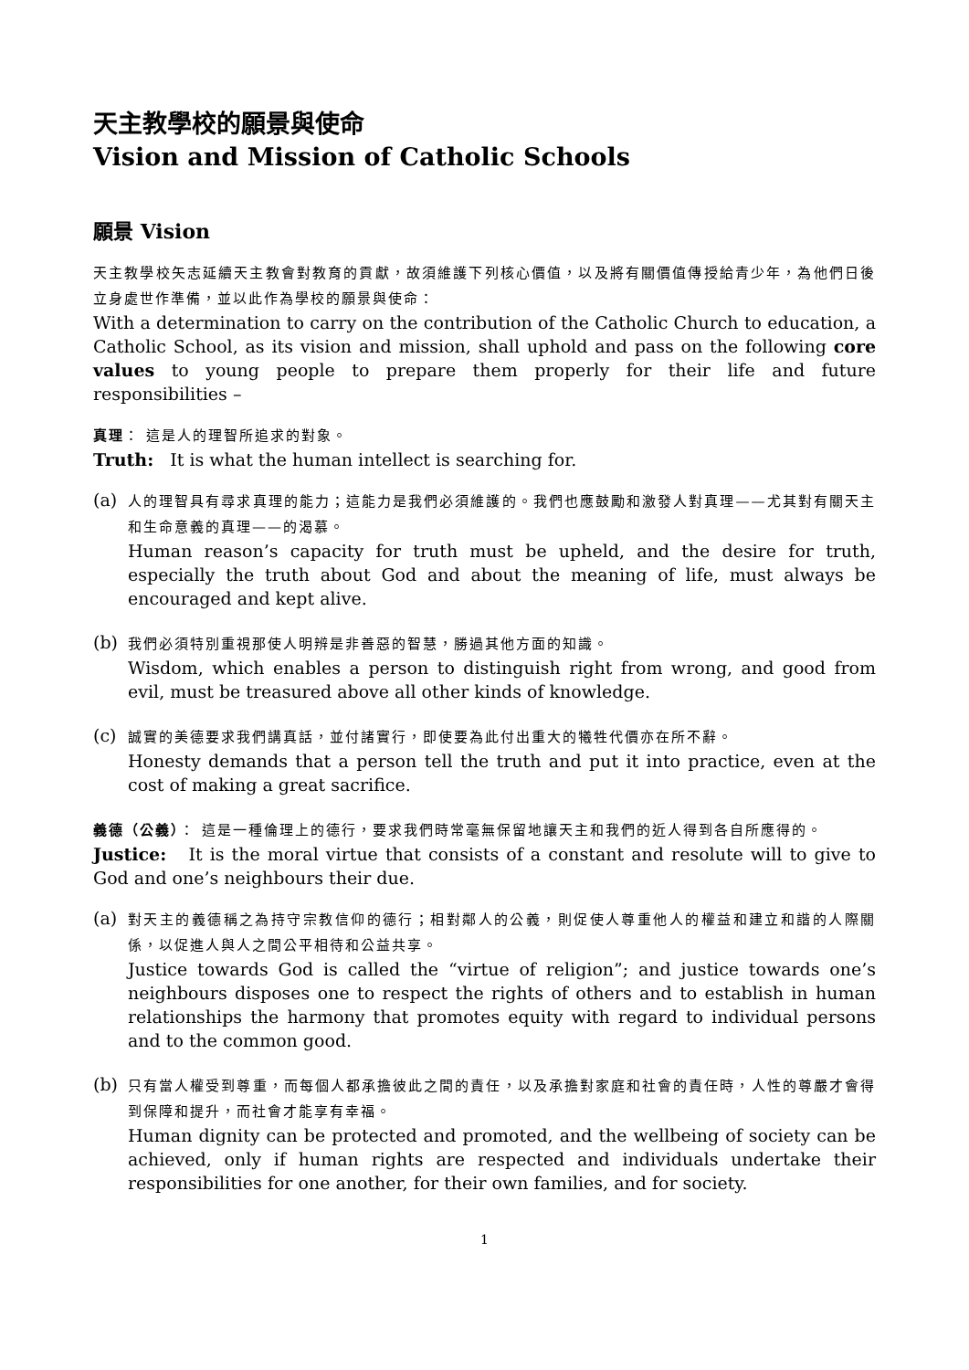天主教學校的願景與使命
Vision and Mission of Catholic Schools
願景 Vision
天主教學校矢志延續天主教會對教育的貢獻，故須維護下列核心價值，以及將有關價值傳授給青少年，為他們日後立身處世作準備，並以此作為學校的願景與使命：
With a determination to carry on the contribution of the Catholic Church to education, a Catholic School, as its vision and mission, shall uphold and pass on the following core values to young people to prepare them properly for their life and future responsibilities –
真理： 這是人的理智所追求的對象。
Truth: It is what the human intellect is searching for.
(a)
人的理智具有尋求真理的能力；這能力是我們必須維護的。我們也應鼓勵和激發人對真理——尤其對有關天主和生命意義的真理——的渴慕。
Human reason’s capacity for truth must be upheld, and the desire for truth, especially the truth about God and about the meaning of life, must always be encouraged and kept alive.
(b)
我們必須特別重視那使人明辨是非善惡的智慧，勝過其他方面的知識。
Wisdom, which enables a person to distinguish right from wrong, and good from evil, must be treasured above all other kinds of knowledge.
(c)
誠實的美德要求我們講真話，並付諸實行，即使要為此付出重大的犧牲代價亦在所不辭。
Honesty demands that a person tell the truth and put it into practice, even at the cost of making a great sacrifice.
義德（公義）： 這是一種倫理上的德行，要求我們時常毫無保留地讓天主和我們的近人得到各自所應得的。
Justice: It is the moral virtue that consists of a constant and resolute will to give to God and one’s neighbours their due.
(a)
對天主的義德稱之為持守宗教信仰的德行；相對鄰人的公義，則促使人尊重他人的權益和建立和諧的人際關係，以促進人與人之間公平相待和公益共享。
Justice towards God is called the “virtue of religion”; and justice towards one’s neighbours disposes one to respect the rights of others and to establish in human relationships the harmony that promotes equity with regard to individual persons and to the common good.
(b)
只有當人權受到尊重，而每個人都承擔彼此之間的責任，以及承擔對家庭和社會的責任時，人性的尊嚴才會得到保障和提升，而社會才能享有幸福。
Human dignity can be protected and promoted, and the wellbeing of society can be achieved, only if human rights are respected and individuals undertake their responsibilities for one another, for their own families, and for society.
1